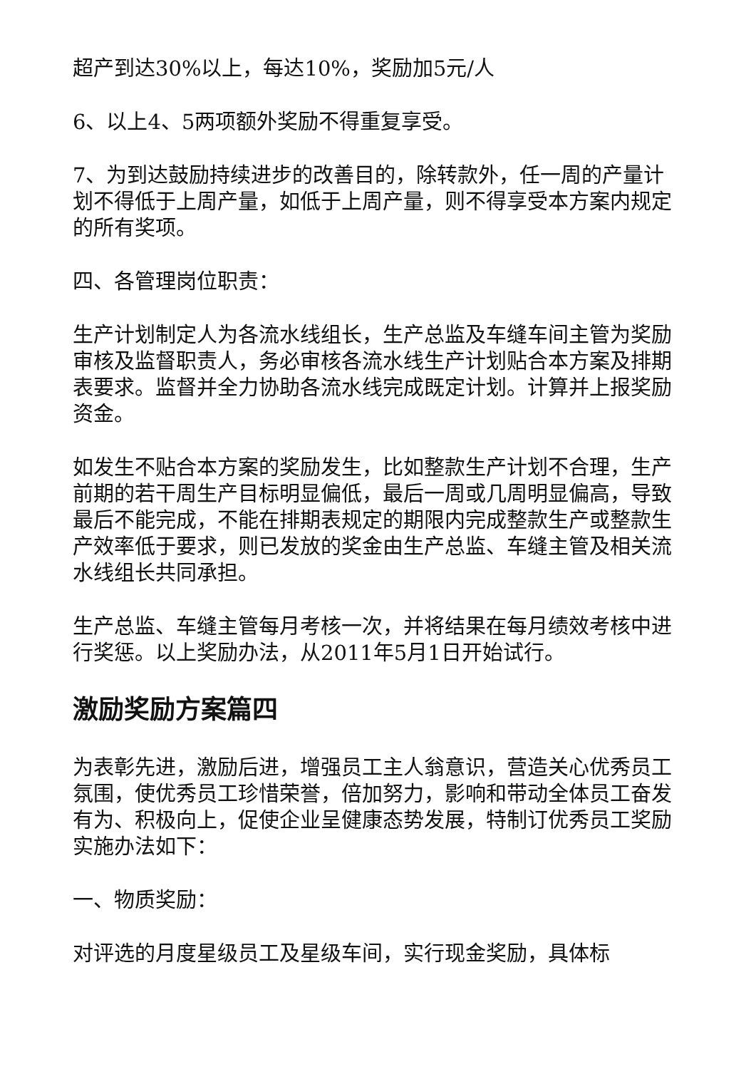超产到达30%以上，每达10%，奖励加5元/人
6、以上4、5两项额外奖励不得重复享受。
7、为到达鼓励持续进步的改善目的，除转款外，任一周的产量计划不得低于上周产量，如低于上周产量，则不得享受本方案内规定的所有奖项。
四、各管理岗位职责：
生产计划制定人为各流水线组长，生产总监及车缝车间主管为奖励审核及监督职责人，务必审核各流水线生产计划贴合本方案及排期表要求。监督并全力协助各流水线完成既定计划。计算并上报奖励资金。
如发生不贴合本方案的奖励发生，比如整款生产计划不合理，生产前期的若干周生产目标明显偏低，最后一周或几周明显偏高，导致最后不能完成，不能在排期表规定的期限内完成整款生产或整款生产效率低于要求，则已发放的奖金由生产总监、车缝主管及相关流水线组长共同承担。
生产总监、车缝主管每月考核一次，并将结果在每月绩效考核中进行奖惩。以上奖励办法，从2011年5月1日开始试行。
激励奖励方案篇四
为表彰先进，激励后进，增强员工主人翁意识，营造关心优秀员工氛围，使优秀员工珍惜荣誉，倍加努力，影响和带动全体员工奋发有为、积极向上，促使企业呈健康态势发展，特制订优秀员工奖励实施办法如下：
一、物质奖励：
对评选的月度星级员工及星级车间，实行现金奖励，具体标